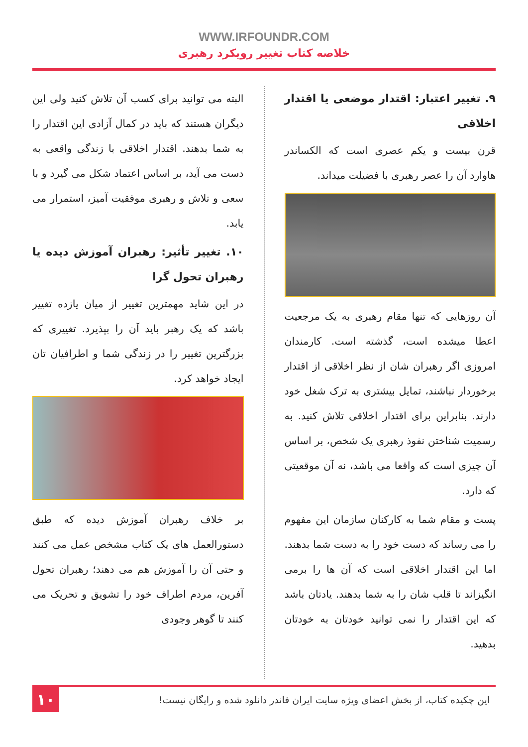WWW.IRFOUNDR.COM
خلاصه کتاب تغییر رویکرد رهبری
۹. تغییر اعتبار: اقتدار موضعی یا اقتدار اخلاقی
قرن بیست و یکم عصری است که الکساندر هاوارد آن را عصر رهبری با فضیلت میداند.
آن روزهایی که تنها مقام رهبری به یک مرجعیت اعطا میشده است، گذشته است. کارمندان امروزی اگر رهبران شان از نظر اخلاقی از اقتدار برخوردار نباشند، تمایل بیشتری به ترک شغل خود دارند. بنابراین برای اقتدار اخلاقی تلاش کنید. به رسمیت شناختن نفوذ رهبری یک شخص، بر اساس آن چیزی است که واقعا می باشد، نه آن موقعیتی که دارد.
پست و مقام شما به کارکنان سازمان این مفهوم را می رساند که دست خود را به دست شما بدهند. اما این اقتدار اخلاقی است که آن ها را برمی انگیزاند تا قلب شان را به شما بدهند. یادتان باشد که این اقتدار را نمی توانید خودتان به خودتان بدهید.
البته می توانید برای کسب آن تلاش کنید ولی این دیگران هستند که باید در کمال آزادی این اقتدار را به شما بدهند. اقتدار اخلاقی با زندگی واقعی به دست می آید، بر اساس اعتماد شکل می گیرد و با سعی و تلاش و رهبری موفقیت آمیز، استمرار می یابد.
۱۰. تغییر تأثیر: رهبران آموزش دیده یا رهبران تحول گرا
در این شاید مهمترین تغییر از میان یازده تغییر باشد که یک رهبر باید آن را بپذیرد. تغییری که بزرگترین تغییر را در زندگی شما و اطرافیان تان ایجاد خواهد کرد.
بر خلاف رهبران آموزش دیده که طبق دستورالعمل های یک کتاب مشخص عمل می کنند و حتی آن را آموزش هم می دهند؛ رهبران تحول آفرین، مردم اطراف خود را تشویق و تحریک می کنند تا گوهر وجودی
این چکیده کتاب، از بخش اعضای ویژه سایت ایران فاندر دانلود شده و رایگان نیست!
۱۰